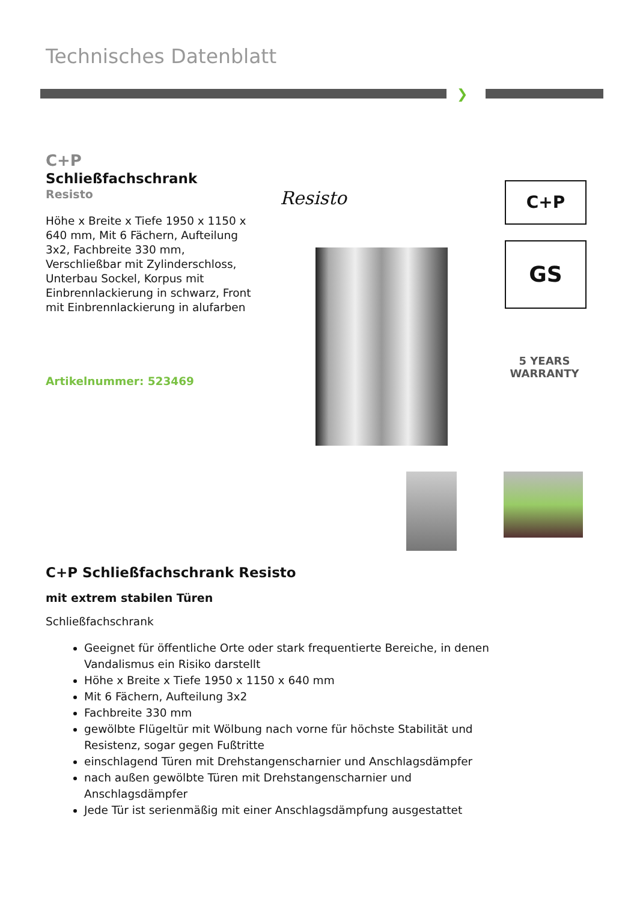Technisches Datenblatt
❯
C+P
Schließfachschrank
Resisto
Höhe x Breite x Tiefe 1950 x 1150 x 640 mm, Mit 6 Fächern, Aufteilung 3x2, Fachbreite 330 mm, Verschließbar mit Zylinderschloss, Unterbau Sockel, Korpus mit Einbrennlackierung in schwarz, Front mit Einbrennlackierung in alufarben
Artikelnummer: 523469
Resisto C+P
GS
5 YEARS WARRANTY
C+P Schließfachschrank Resisto
mit extrem stabilen Türen
Schließfachschrank
Geeignet für öffentliche Orte oder stark frequentierte Bereiche, in denen Vandalismus ein Risiko darstellt
Höhe x Breite x Tiefe 1950 x 1150 x 640 mm
Mit 6 Fächern, Aufteilung 3x2
Fachbreite 330 mm
gewölbte Flügeltür mit Wölbung nach vorne für höchste Stabilität und Resistenz, sogar gegen Fußtritte
einschlagend Türen mit Drehstangenscharnier und Anschlagsdämpfer
nach außen gewölbte Türen mit Drehstangenscharnier und Anschlagsdämpfer
Jede Tür ist serienmäßig mit einer Anschlagsdämpfung ausgestattet